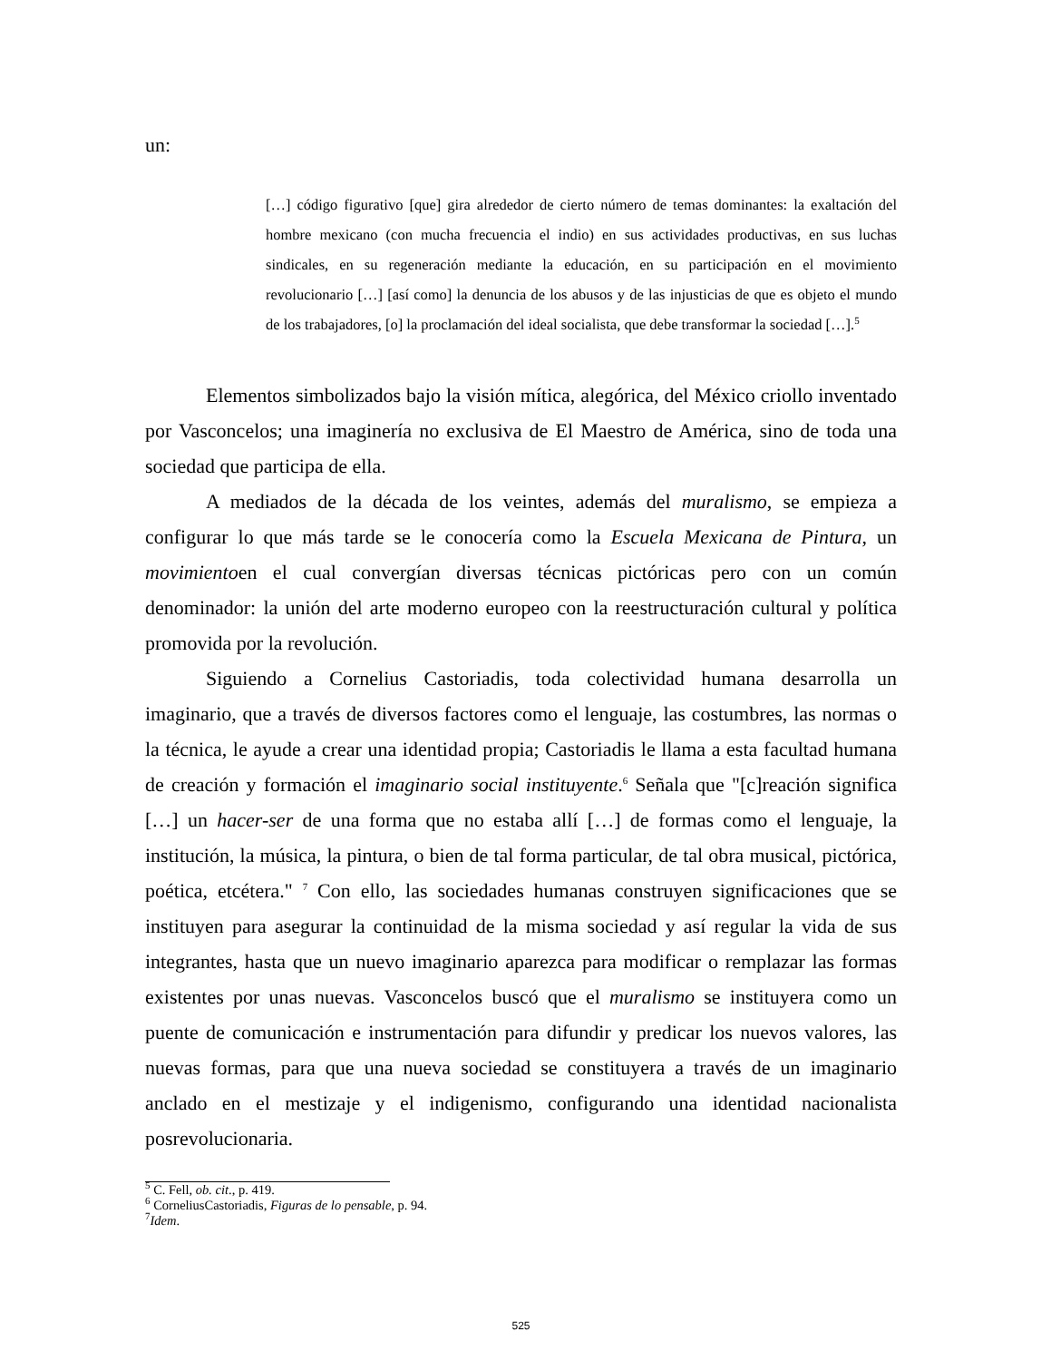un:
[…] código figurativo [que] gira alrededor de cierto número de temas dominantes: la exaltación del hombre mexicano (con mucha frecuencia el indio) en sus actividades productivas, en sus luchas sindicales, en su regeneración mediante la educación, en su participación en el movimiento revolucionario […] [así como] la denuncia de los abusos y de las injusticias de que es objeto el mundo de los trabajadores, [o] la proclamación del ideal socialista, que debe transformar la sociedad […].<sup>5</sup>
Elementos simbolizados bajo la visión mítica, alegórica, del México criollo inventado por Vasconcelos; una imaginería no exclusiva de El Maestro de América, sino de toda una sociedad que participa de ella.
A mediados de la década de los veintes, además del muralismo, se empieza a configurar lo que más tarde se le conocería como la Escuela Mexicana de Pintura, un movimientoen el cual convergían diversas técnicas pictóricas pero con un común denominador: la unión del arte moderno europeo con la reestructuración cultural y política promovida por la revolución.
Siguiendo a Cornelius Castoriadis, toda colectividad humana desarrolla un imaginario, que a través de diversos factores como el lenguaje, las costumbres, las normas o la técnica, le ayude a crear una identidad propia; Castoriadis le llama a esta facultad humana de creación y formación el imaginario social instituyente.<sup>6</sup> Señala que "[c]reación significa […] un hacer-ser de una forma que no estaba allí […] de formas como el lenguaje, la institución, la música, la pintura, o bien de tal forma particular, de tal obra musical, pictórica, poética, etcétera." <sup>7</sup> Con ello, las sociedades humanas construyen significaciones que se instituyen para asegurar la continuidad de la misma sociedad y así regular la vida de sus integrantes, hasta que un nuevo imaginario aparezca para modificar o remplazar las formas existentes por unas nuevas. Vasconcelos buscó que el muralismo se instituyera como un puente de comunicación e instrumentación para difundir y predicar los nuevos valores, las nuevas formas, para que una nueva sociedad se constituyera a través de un imaginario anclado en el mestizaje y el indigenismo, configurando una identidad nacionalista posrevolucionaria.
<sup>5</sup> C. Fell, ob. cit., p. 419.
<sup>6</sup> CorneliusCastoriadis, Figuras de lo pensable, p. 94.
<sup>7</sup> Idem.
525